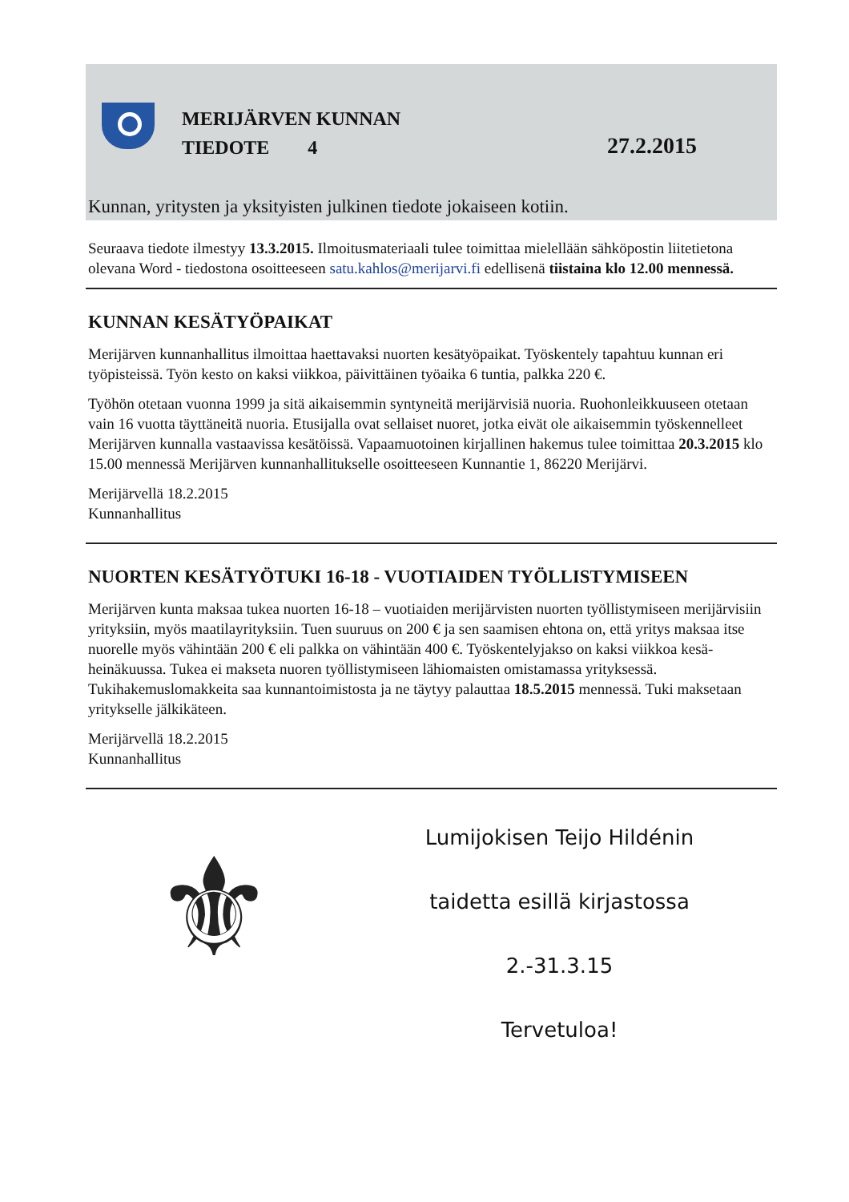MERIJÄRVEN KUNNAN
TIEDOTE 4
27.2.2015
Kunnan, yritysten ja yksityisten julkinen tiedote jokaiseen kotiin.
Seuraava tiedote ilmestyy 13.3.2015. Ilmoitusmateriaali tulee toimittaa mielellään sähköpostin liitetietona olevana Word - tiedostona osoitteeseen satu.kahlos@merijarvi.fi edellisenä tiistaina klo 12.00 mennessä.
KUNNAN KESÄTYÖPAIKAT
Merijärven kunnanhallitus ilmoittaa haettavaksi nuorten kesätyöpaikat. Työskentely tapahtuu kunnan eri työpisteissä. Työn kesto on kaksi viikkoa, päivittäinen työaika 6 tuntia, palkka 220 €.
Työhön otetaan vuonna 1999 ja sitä aikaisemmin syntyneitä merijärvisiä nuoria. Ruohonleikkuuseen otetaan vain 16 vuotta täyttäneitä nuoria. Etusijalla ovat sellaiset nuoret, jotka eivät ole aikaisemmin työskennelleet Merijärven kunnalla vastaavissa kesätöissä. Vapaamuotoinen kirjallinen hakemus tulee toimittaa 20.3.2015 klo 15.00 mennessä Merijärven kunnanhallitukselle osoitteeseen Kunnantie 1, 86220 Merijärvi.
Merijärvellä 18.2.2015
Kunnanhallitus
NUORTEN KESÄTYÖTUKI 16-18 - VUOTIAIDEN TYÖLLISTYMISEEN
Merijärven kunta maksaa tukea nuorten 16-18 – vuotiaiden merijärvisten nuorten työllistymiseen merijärvisiin yrityksiin, myös maatilayrityksiin. Tuen suuruus on 200 € ja sen saamisen ehtona on, että yritys maksaa itse nuorelle myös vähintään 200 € eli palkka on vähintään 400 €. Työskentelyjakso on kaksi viikkoa kesä-heinäkuussa. Tukea ei makseta nuoren työllistymiseen lähiomaisten omistamassa yrityksessä.
Tukihakemuslomakkeita saa kunnantoimistosta ja ne täytyy palauttaa 18.5.2015 mennessä. Tuki maksetaan yritykselle jälkikäteen.
Merijärvellä 18.2.2015
Kunnanhallitus
⚜
Lumijokisen Teijo Hildénin
taidetta esillä kirjastossa
2.-31.3.15
Tervetuloa!